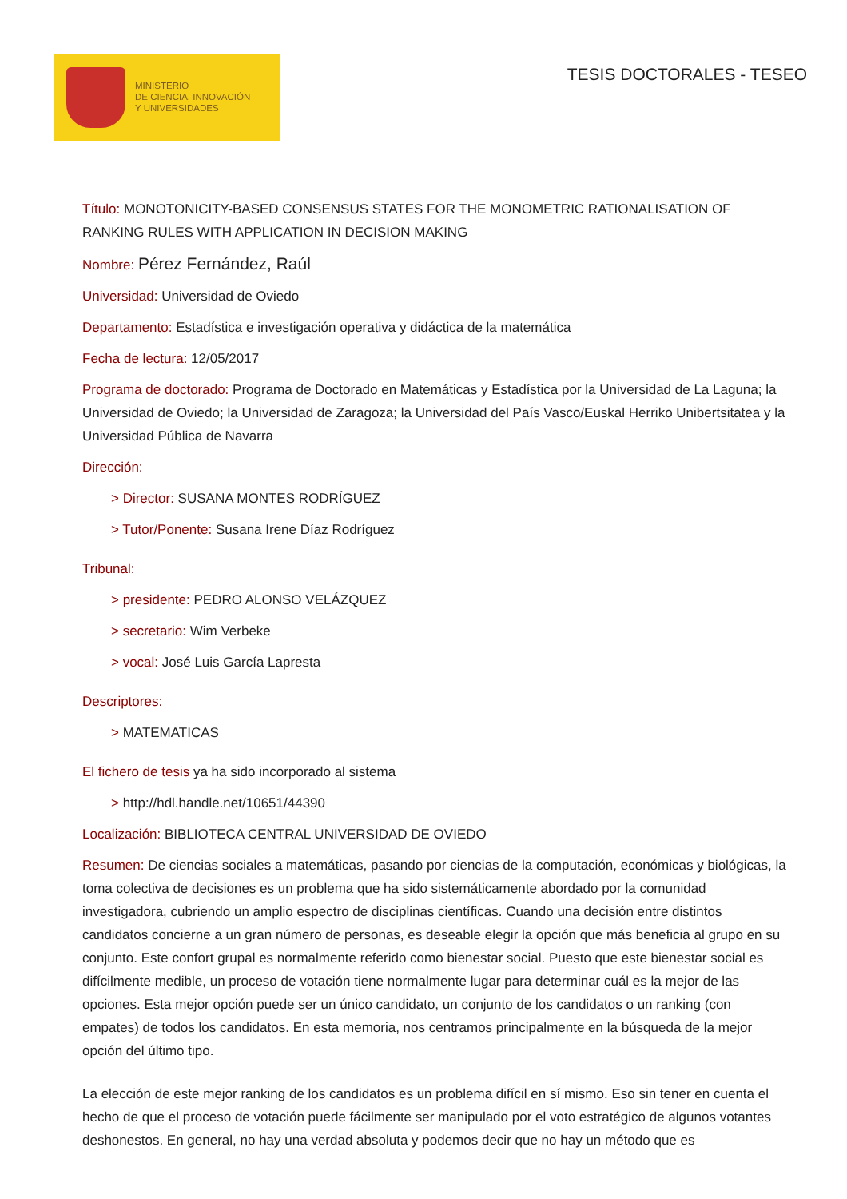MINISTERIO
DE CIENCIA, INNOVACIÓN
Y UNIVERSIDADES
TESIS DOCTORALES - TESEO
Título: MONOTONICITY-BASED CONSENSUS STATES FOR THE MONOMETRIC RATIONALISATION OF RANKING RULES WITH APPLICATION IN DECISION MAKING
Nombre: Pérez Fernández, Raúl
Universidad: Universidad de Oviedo
Departamento: Estadística e investigación operativa y didáctica de la matemática
Fecha de lectura: 12/05/2017
Programa de doctorado: Programa de Doctorado en Matemáticas y Estadística por la Universidad de La Laguna; la Universidad de Oviedo; la Universidad de Zaragoza; la Universidad del País Vasco/Euskal Herriko Unibertsitatea y la Universidad Pública de Navarra
Dirección:
> Director: SUSANA MONTES RODRÍGUEZ
> Tutor/Ponente: Susana Irene Díaz Rodríguez
Tribunal:
> presidente: PEDRO ALONSO VELÁZQUEZ
> secretario: Wim Verbeke
> vocal: José Luis García Lapresta
Descriptores:
> MATEMATICAS
El fichero de tesis ya ha sido incorporado al sistema
> http://hdl.handle.net/10651/44390
Localización: BIBLIOTECA CENTRAL UNIVERSIDAD DE OVIEDO
Resumen: De ciencias sociales a matemáticas, pasando por ciencias de la computación, económicas y biológicas, la toma colectiva de decisiones es un problema que ha sido sistemáticamente abordado por la comunidad investigadora, cubriendo un amplio espectro de disciplinas científicas. Cuando una decisión entre distintos candidatos concierne a un gran número de personas, es deseable elegir la opción que más beneficia al grupo en su conjunto. Este confort grupal es normalmente referido como bienestar social. Puesto que este bienestar social es difícilmente medible, un proceso de votación tiene normalmente lugar para determinar cuál es la mejor de las opciones. Esta mejor opción puede ser un único candidato, un conjunto de los candidatos o un ranking (con empates) de todos los candidatos. En esta memoria, nos centramos principalmente en la búsqueda de la mejor opción del último tipo.
La elección de este mejor ranking de los candidatos es un problema difícil en sí mismo. Eso sin tener en cuenta el hecho de que el proceso de votación puede fácilmente ser manipulado por el voto estratégico de algunos votantes deshonestos. En general, no hay una verdad absoluta y podemos decir que no hay un método que es